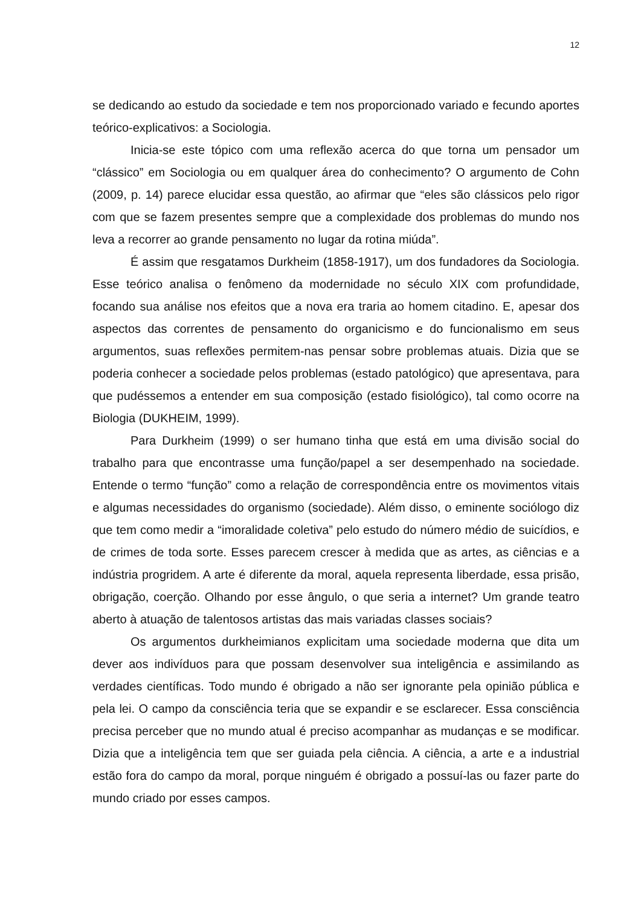12
se dedicando ao estudo da sociedade e tem nos proporcionado variado e fecundo aportes teórico-explicativos: a Sociologia.
Inicia-se este tópico com uma reflexão acerca do que torna um pensador um “clássico” em Sociologia ou em qualquer área do conhecimento? O argumento de Cohn (2009, p. 14) parece elucidar essa questão, ao afirmar que “eles são clássicos pelo rigor com que se fazem presentes sempre que a complexidade dos problemas do mundo nos leva a recorrer ao grande pensamento no lugar da rotina miúda”.
É assim que resgatamos Durkheim (1858-1917), um dos fundadores da Sociologia. Esse teórico analisa o fenômeno da modernidade no século XIX com profundidade, focando sua análise nos efeitos que a nova era traria ao homem citadino. E, apesar dos aspectos das correntes de pensamento do organicismo e do funcionalismo em seus argumentos, suas reflexões permitem-nas pensar sobre problemas atuais. Dizia que se poderia conhecer a sociedade pelos problemas (estado patológico) que apresentava, para que pudéssemos a entender em sua composição (estado fisiológico), tal como ocorre na Biologia (DUKHEIM, 1999).
Para Durkheim (1999) o ser humano tinha que está em uma divisão social do trabalho para que encontrasse uma função/papel a ser desempenhado na sociedade. Entende o termo “função” como a relação de correspondência entre os movimentos vitais e algumas necessidades do organismo (sociedade). Além disso, o eminente sociólogo diz que tem como medir a “imoralidade coletiva” pelo estudo do número médio de suicídios, e de crimes de toda sorte. Esses parecem crescer à medida que as artes, as ciências e a indústria progridem. A arte é diferente da moral, aquela representa liberdade, essa prisão, obrigação, coerção. Olhando por esse ângulo, o que seria a internet? Um grande teatro aberto à atuação de talentosos artistas das mais variadas classes sociais?
Os argumentos durkheimianos explicitam uma sociedade moderna que dita um dever aos indivíduos para que possam desenvolver sua inteligência e assimilando as verdades científicas. Todo mundo é obrigado a não ser ignorante pela opinião pública e pela lei. O campo da consciência teria que se expandir e se esclarecer. Essa consciência precisa perceber que no mundo atual é preciso acompanhar as mudanças e se modificar. Dizia que a inteligência tem que ser guiada pela ciência. A ciência, a arte e a industrial estão fora do campo da moral, porque ninguém é obrigado a possuí-las ou fazer parte do mundo criado por esses campos.